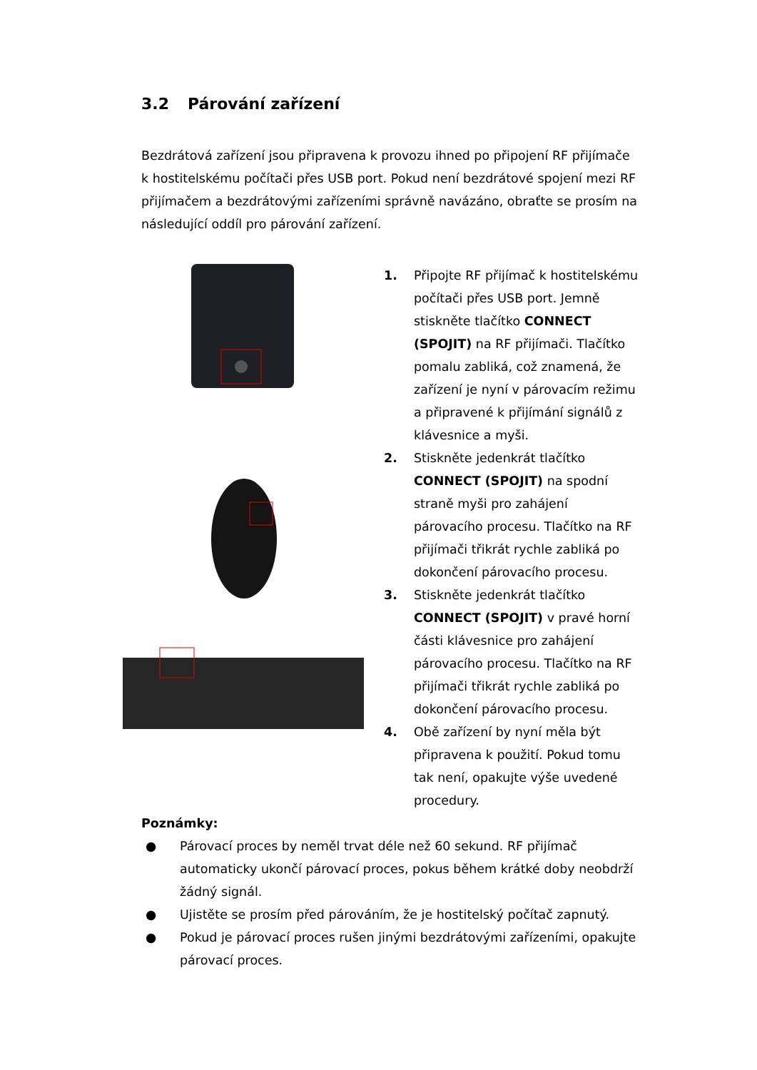3.2 Párování zařízení
Bezdrátová zařízení jsou připravena k provozu ihned po připojení RF přijímače k hostitelskému počítači přes USB port. Pokud není bezdrátové spojení mezi RF přijímačem a bezdrátovými zařízeními správně navázáno, obraťte se prosím na následující oddíl pro párování zařízení.
1. Připojte RF přijímač k hostitelskému počítači přes USB port. Jemně stiskněte tlačítko CONNECT (SPOJIT) na RF přijímači. Tlačítko pomalu zabliká, což znamená, že zařízení je nyní v párovacím režimu a připravené k přijímání signálů z klávesnice a myši.
2. Stiskněte jedenkrát tlačítko CONNECT (SPOJIT) na spodní straně myši pro zahájení párovacího procesu. Tlačítko na RF přijímači třikrát rychle zabliká po dokončení párovacího procesu.
3. Stiskněte jedenkrát tlačítko CONNECT (SPOJIT) v pravé horní části klávesnice pro zahájení párovacího procesu. Tlačítko na RF přijímači třikrát rychle zabliká po dokončení párovacího procesu.
4. Obě zařízení by nyní měla být připravena k použití. Pokud tomu tak není, opakujte výše uvedené procedury.
Poznámky:
● Párovací proces by neměl trvat déle než 60 sekund. RF přijímač automaticky ukončí párovací proces, pokus během krátké doby neobdrží žádný signál.
● Ujistěte se prosím před párováním, že je hostitelský počítač zapnutý.
● Pokud je párovací proces rušen jinými bezdrátovými zařízeními, opakujte párovací proces.